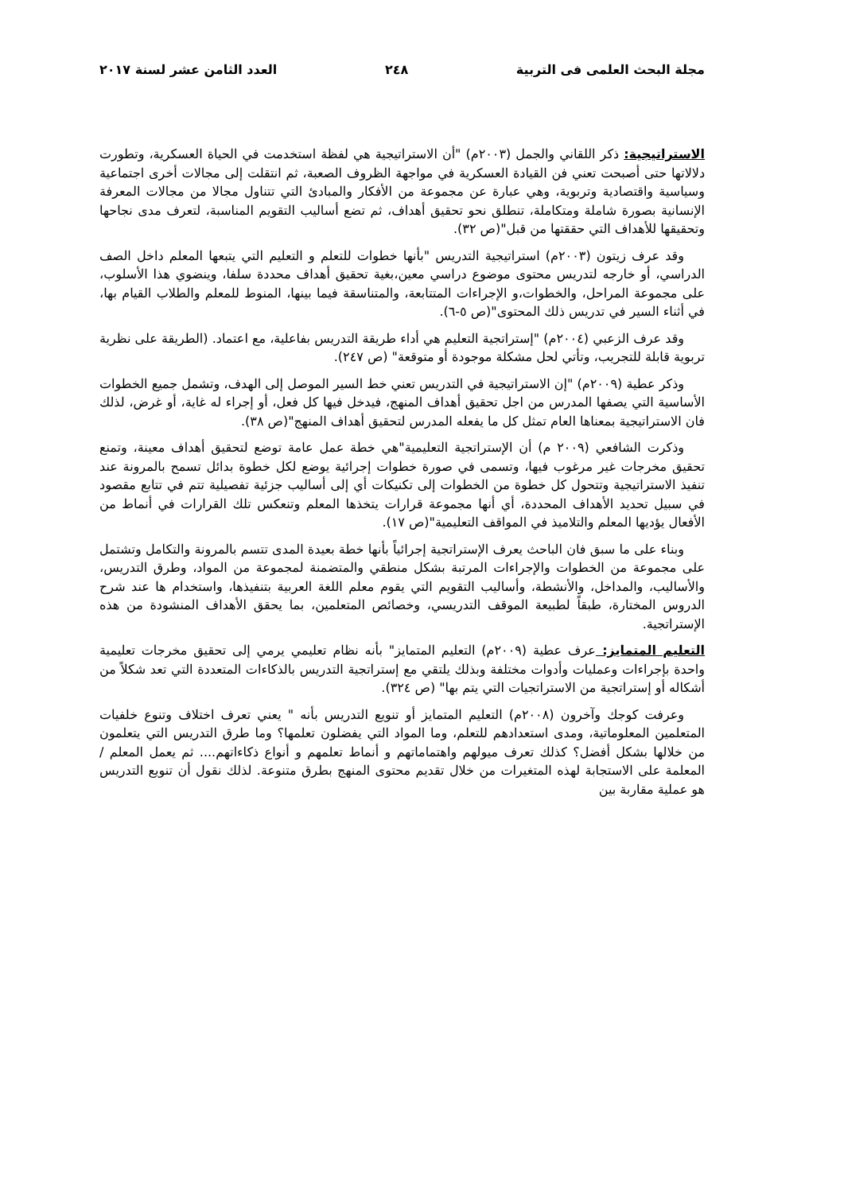مجلة البحث العلمى فى التربية ٢٤٨ العدد الثامن عشر لسنة ٢٠١٧
الاستراتيجية: ذكر اللقاني والجمل (٢٠٠٣م) "أن الاستراتيجية هي لفظة استخدمت في الحياة العسكرية، وتطورت دلالاتها حتى أصبحت تعني فن القيادة العسكرية في مواجهة الظروف الصعبة، ثم انتقلت إلى مجالات أخرى اجتماعية وسياسية واقتصادية وتربوية، وهي عبارة عن مجموعة من الأفكار والمبادئ التي تتناول مجالا من مجالات المعرفة الإنسانية بصورة شاملة ومتكاملة، تنطلق نحو تحقيق أهداف، ثم تضع أساليب التقويم المناسبة، لتعرف مدى نجاحها وتحقيقها للأهداف التي حققتها من قبل"(ص ٣٢).
وقد عرف زيتون (٢٠٠٣م) استراتيجية التدريس "بأنها خطوات للتعلم و التعليم التي يتبعها المعلم داخل الصف الدراسي، أو خارجه لتدريس محتوى موضوع دراسي معين،بغية تحقيق أهداف محددة سلفا، وينضوي هذا الأسلوب، على مجموعة المراحل، والخطوات،و الإجراءات المتتابعة، والمتناسقة فيما بينها، المنوط للمعلم والطلاب القيام بها، في أثناء السير في تدريس ذلك المحتوى"(ص ٥-٦).
وقد عرف الزعبي (٢٠٠٤م) "إستراتجية التعليم هي أداء طريقة التدريس بفاعلية، مع اعتماد. (الطريقة على نظرية تربوية قابلة للتجريب، وتأتي لحل مشكلة موجودة أو متوقعة" (ص ٢٤٧).
وذكر عطية (٢٠٠٩م) "إن الاستراتيجية في التدريس تعني خط السير الموصل إلى الهدف، وتشمل جميع الخطوات الأساسية التي يصفها المدرس من اجل تحقيق أهداف المنهج، فيدخل فيها كل فعل، أو إجراء له غاية، أو غرض، لذلك فان الاستراتيجية بمعناها العام تمثل كل ما يفعله المدرس لتحقيق أهداف المنهج"(ص ٣٨).
وذكرت الشافعي (٢٠٠٩ م) أن الإستراتجية التعليمية"هي خطة عمل عامة توضع لتحقيق أهداف معينة، وتمنع تحقيق مخرجات غير مرغوب فيها، وتسمى في صورة خطوات إجرائية يوضع لكل خطوة بدائل تسمح بالمرونة عند تنفيذ الاستراتيجية وتتحول كل خطوة من الخطوات إلى تكنيكات أي إلى أساليب جزئية تفصيلية تتم في تتابع مقصود في سبيل تحديد الأهداف المحددة، أي أنها مجموعة قرارات يتخذها المعلم وتنعكس تلك القرارات في أنماط من الأفعال يؤديها المعلم والتلاميذ في المواقف التعليمية"(ص ١٧).
وبناء على ما سبق فان الباحث يعرف الإستراتجية إجرائياً بأنها خطة بعيدة المدى تتسم بالمرونة والتكامل وتشتمل على مجموعة من الخطوات والإجراءات المرتبة بشكل منطقي والمتضمنة لمجموعة من المواد، وطرق التدريس، والأساليب، والمداخل، والأنشطة، وأساليب التقويم التي يقوم معلم اللغة العربية بتنفيذها، واستخدام ها عند شرح الدروس المختارة، طبقاً لطبيعة الموقف التدريسي، وخصائص المتعلمين، بما يحقق الأهداف المنشودة من هذه الإستراتجية.
التعليم المتمايز: عرف عطية (٢٠٠٩م) التعليم المتمايز" بأنه نظام تعليمي يرمي إلى تحقيق مخرجات تعليمية واحدة بإجراءات وعمليات وأدوات مختلفة وبذلك يلتقي مع إستراتجية التدريس بالذكاءات المتعددة التي تعد شكلاً من أشكاله أو إستراتجية من الاستراتجيات التي يتم بها" (ص ٣٢٤).
وعرفت كوجك وآخرون (٢٠٠٨م) التعليم المتمايز أو تنويع التدريس بأنه " يعني تعرف اختلاف وتنوع خلفيات المتعلمين المعلوماتية، ومدى استعدادهم للتعلم، وما المواد التي يفضلون تعلمها؟ وما طرق التدريس التي يتعلمون من خلالها بشكل أفضل؟ كذلك تعرف ميولهم واهتماماتهم و أنماط تعلمهم و أنواع ذكاءاتهم.... ثم يعمل المعلم / المعلمة على الاستجابة لهذه المتغيرات من خلال تقديم محتوى المنهج بطرق متنوعة. لذلك نقول أن تنويع التدريس هو عملية مقاربة بين